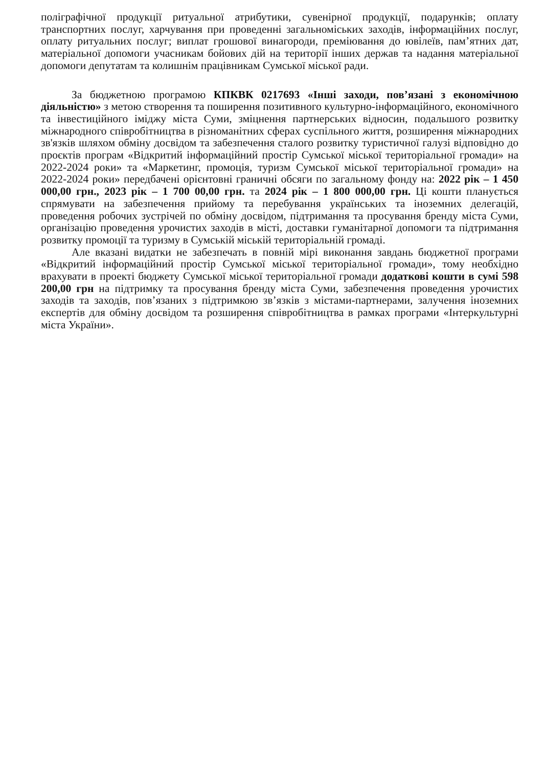поліграфічної продукції ритуальної атрибутики, сувенірної продукції, подарунків; оплату транспортних послуг, харчування при проведенні загальноміських заходів, інформаційних послуг, оплату ритуальних послуг; виплат грошової винагороди, преміювання до ювілеїв, пам’ятних дат, матеріальної допомоги учасникам бойових дій на території інших держав та надання матеріальної допомоги депутатам та колишнім працівникам Сумської міської ради.
За бюджетною програмою КПКВК 0217693 «Інші заходи, пов’язані з економічною діяльністю» з метою створення та поширення позитивного культурно-інформаційного, економічного та інвестиційного іміджу міста Суми, зміцнення партнерських відносин, подальшого розвитку міжнародного співробітництва в різноманітних сферах суспільного життя, розширення міжнародних зв'язків шляхом обміну досвідом та забезпечення сталого розвитку туристичної галузі відповідно до проєктів програм «Відкритий інформаційний простір Сумської міської територіальної громади» на 2022-2024 роки» та «Маркетинг, промоція, туризм Сумської міської територіальної громади» на 2022-2024 роки» передбачені орієнтовні граничні обсяги по загальному фонду на: 2022 рік – 1 450 000,00 грн., 2023 рік – 1 700 00,00 грн. та 2024 рік – 1 800 000,00 грн. Ці кошти планується спрямувати на забезпечення прийому та перебування українських та іноземних делегацій, проведення робочих зустрічей по обміну досвідом, підтримання та просування бренду міста Суми, організацію проведення урочистих заходів в місті, доставки гуманітарної допомоги та підтримання розвитку промоції та туризму в Сумській міській територіальній громаді.
Але вказані видатки не забезпечать в повній мірі виконання завдань бюджетної програми «Відкритий інформаційний простір Сумської міської територіальної громади», тому необхідно врахувати в проекті бюджету Сумської міської територіальної громади додаткові кошти в сумі 598 200,00 грн на підтримку та просування бренду міста Суми, забезпечення проведення урочистих заходів та заходів, пов’язаних з підтримкою зв’язків з містами-партнерами, залучення іноземних експертів для обміну досвідом та розширення співробітництва в рамках програми «Інтеркультурні міста України».